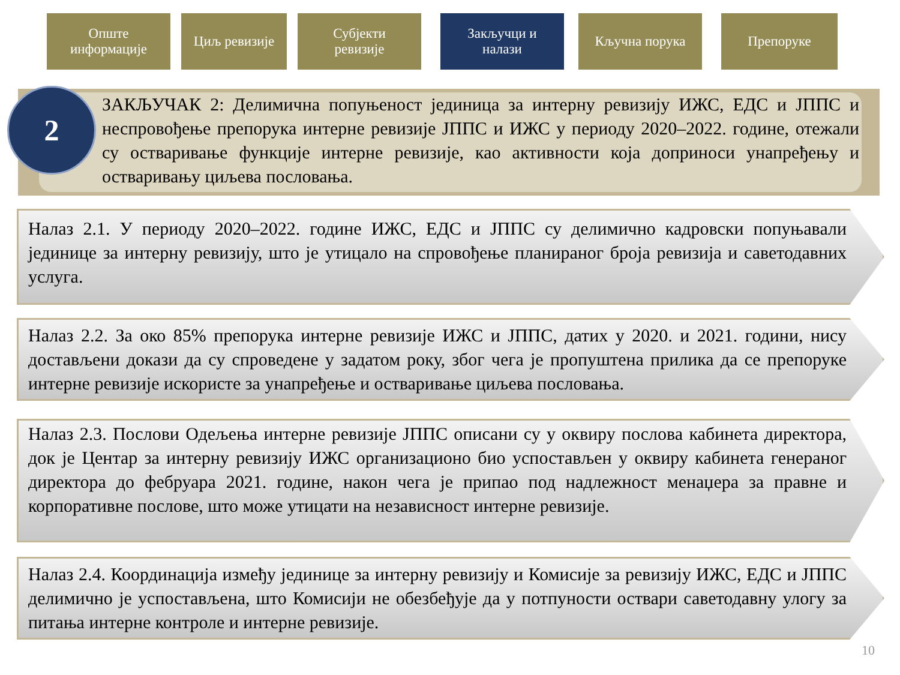Опште
информације
Циљ ревизије Субјекти
ревизије
Закључци и
налази
Кључна порука Препоруке
ЗАКЉУЧАК 2: Делимична попуњеност јединица за интерну ревизију ИЖС, ЕДС и ЈППС и неспровођење препорука интерне ревизије ЈППС и ИЖС у периоду 2020–2022. године, отежали су остваривање функције интерне ревизије, као активности која доприноси унапређењу и остваривању циљева пословања.
2
Налаз 2.1. У периоду 2020–2022. године ИЖС, ЕДС и ЈППС су делимично кадровски попуњавали јединице за интерну ревизију, што је утицало на спровођење планираног броја ревизија и саветодавних услуга.
Налаз 2.2. За око 85% препорука интерне ревизије ИЖС и ЈППС, датих у 2020. и 2021. години, нису достављени докази да су спроведене у задатом року, због чега је пропуштена прилика да се препоруке интерне ревизије искористе за унапређење и остваривање циљева пословања.
Налаз 2.3. Послови Одељења интерне ревизије ЈППС описани су у оквиру послова кабинета директора, док је Центар за интерну ревизију ИЖС организационо био успостављен у оквиру кабинета генераног директора до фебруара 2021. године, након чега је припао под надлежност менаџера за правне и корпоративне послове, што може утицати на независност интерне ревизије.
Налаз 2.4. Координација између јединице за интерну ревизију и Комисије за ревизију ИЖС, ЕДС и ЈППС делимично је успостављена, што Комисији не обезбеђује да у потпуности оствари саветодавну улогу за питања интерне контроле и интерне ревизије.
10